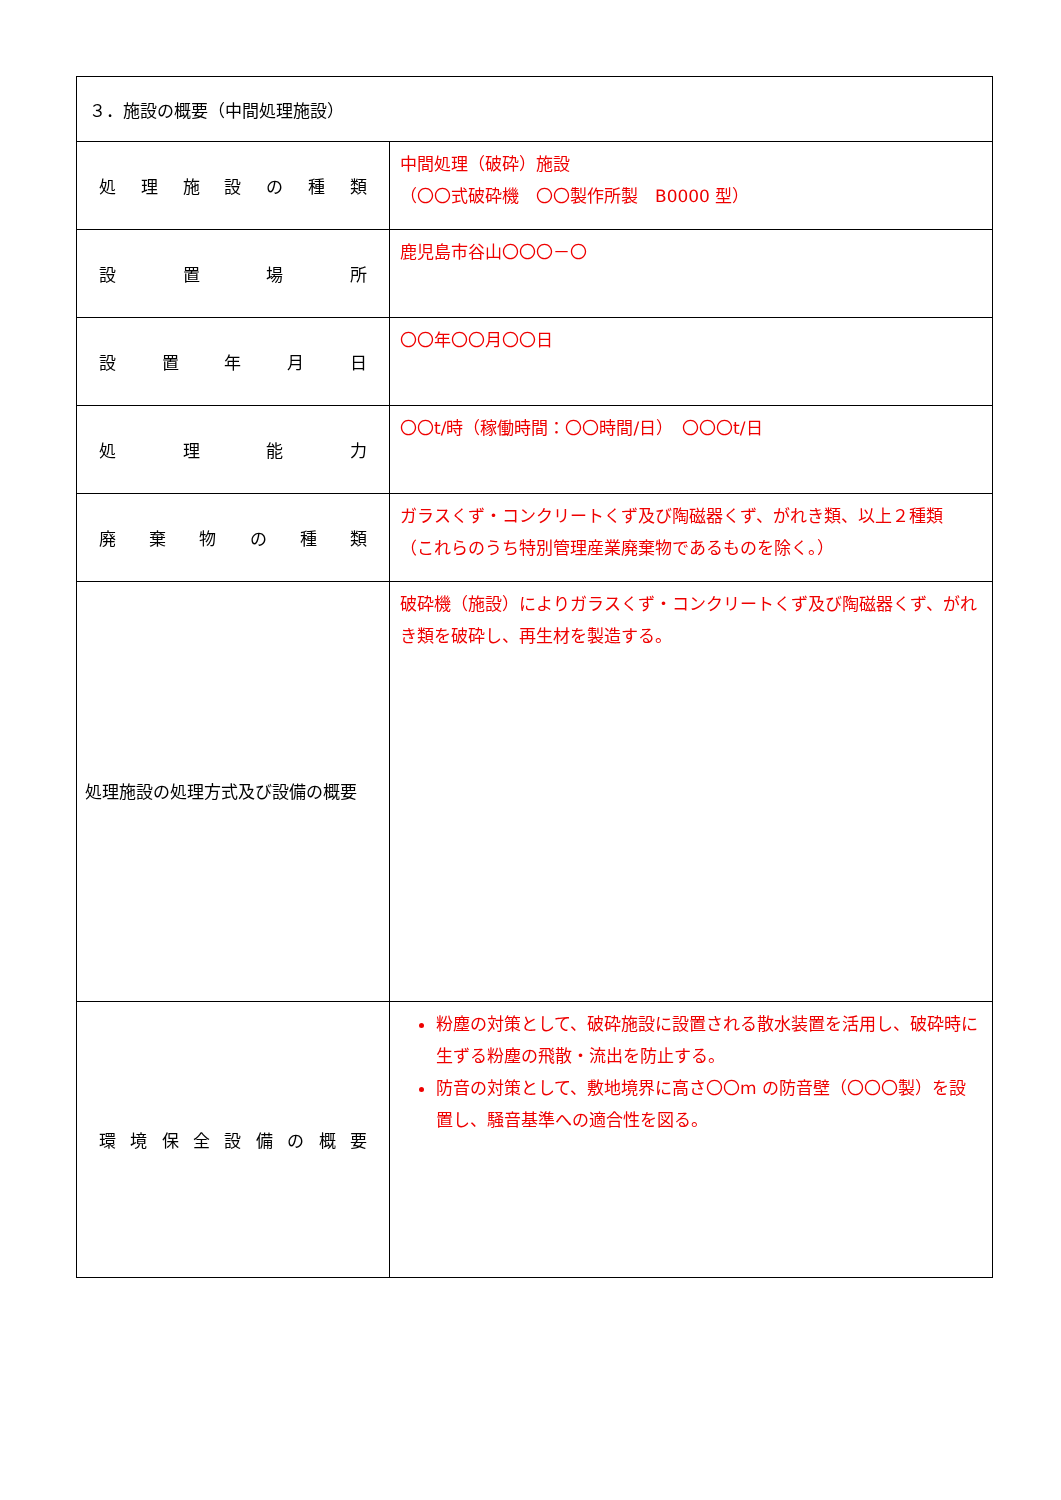| ３．施設の概要（中間処理施設） | |
| 処 理 施 設 の 種 類 | 中間処理（破砕）施設 （〇〇式破砕機 〇〇製作所製 B0000 型） |
| 設 置 場 所 | 鹿児島市谷山〇〇〇－〇 |
| 設 置 年 月 日 | 〇〇年〇〇月〇〇日 |
| 処 理 能 力 | 〇〇t/時（稼働時間：〇〇時間/日） 〇〇〇t/日 |
| 廃 棄 物 の 種 類 | ガラスくず・コンクリートくず及び陶磁器くず、がれき類、以上２種類 （これらのうち特別管理産業廃棄物であるものを除く。） |
| 処理施設の処理方式及び設備の概要 | 破砕機（施設）によりガラスくず・コンクリートくず及び陶磁器くず、がれき類を破砕し、再生材を製造する。 |
| 環 境 保 全 設 備 の 概 要 | 粉塵の対策として、破砕施設に設置される散水装置を活用し、破砕時に生ずる粉塵の飛散・流出を防止する。 防音の対策として、敷地境界に高さ〇〇m の防音壁（〇〇〇製）を設置し、騒音基準への適合性を図る。 |